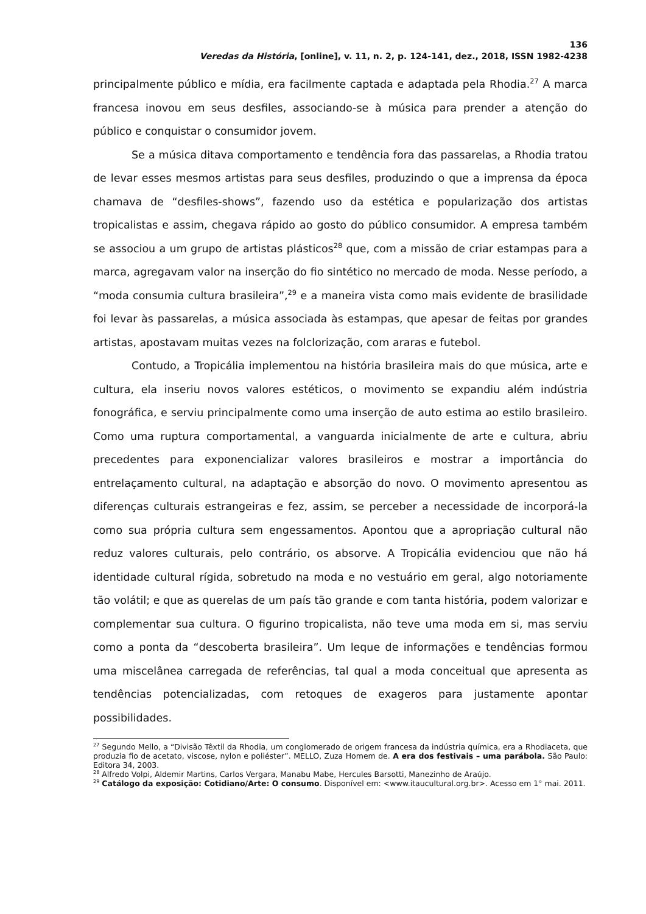136
Veredas da História, [online], v. 11, n. 2, p. 124-141, dez., 2018, ISSN 1982-4238
principalmente público e mídia, era facilmente captada e adaptada pela Rhodia.<sup>27</sup> A marca francesa inovou em seus desfiles, associando-se à música para prender a atenção do público e conquistar o consumidor jovem.
Se a música ditava comportamento e tendência fora das passarelas, a Rhodia tratou de levar esses mesmos artistas para seus desfiles, produzindo o que a imprensa da época chamava de “desfiles-shows”, fazendo uso da estética e popularização dos artistas tropicalistas e assim, chegava rápido ao gosto do público consumidor. A empresa também se associou a um grupo de artistas plásticos<sup>28</sup> que, com a missão de criar estampas para a marca, agregavam valor na inserção do fio sintético no mercado de moda. Nesse período, a “moda consumia cultura brasileira”,<sup>29</sup> e a maneira vista como mais evidente de brasilidade foi levar às passarelas, a música associada às estampas, que apesar de feitas por grandes artistas, apostavam muitas vezes na folclorização, com araras e futebol.
Contudo, a Tropicália implementou na história brasileira mais do que música, arte e cultura, ela inseriu novos valores estéticos, o movimento se expandiu além indústria fonográfica, e serviu principalmente como uma inserção de auto estima ao estilo brasileiro. Como uma ruptura comportamental, a vanguarda inicialmente de arte e cultura, abriu precedentes para exponencializar valores brasileiros e mostrar a importância do entrelaçamento cultural, na adaptação e absorção do novo. O movimento apresentou as diferenças culturais estrangeiras e fez, assim, se perceber a necessidade de incorporá-la como sua própria cultura sem engessamentos. Apontou que a apropriação cultural não reduz valores culturais, pelo contrário, os absorve. A Tropicália evidenciou que não há identidade cultural rígida, sobretudo na moda e no vestuário em geral, algo notoriamente tão volátil; e que as querelas de um país tão grande e com tanta história, podem valorizar e complementar sua cultura. O figurino tropicalista, não teve uma moda em si, mas serviu como a ponta da “descoberta brasileira”. Um leque de informações e tendências formou uma miscelânea carregada de referências, tal qual a moda conceitual que apresenta as tendências potencializadas, com retoques de exageros para justamente apontar possibilidades.
<sup>27</sup> Segundo Mello, a “Divisão Têxtil da Rhodia, um conglomerado de origem francesa da indústria química, era a Rhodiaceta, que produzia fio de acetato, viscose, nylon e poliéster”. MELLO, Zuza Homem de. A era dos festivais – uma parábola. São Paulo: Editora 34, 2003.
<sup>28</sup> Alfredo Volpi, Aldemir Martins, Carlos Vergara, Manabu Mabe, Hercules Barsotti, Manezinho de Araújo.
<sup>29</sup> Catálogo da exposição: Cotidiano/Arte: O consumo. Disponível em: <www.itaucultural.org.br>. Acesso em 1° mai. 2011.